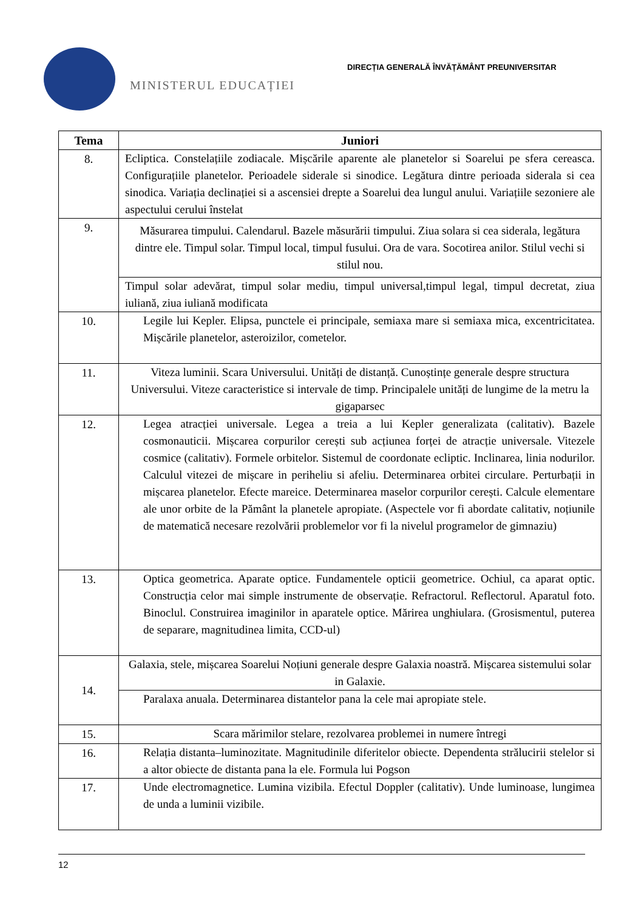MINISTERUL EDUCAȚIEI
DIRECȚIA GENERALĂ ÎNVĂȚĂMÂNT PREUNIVERSITAR
| Tema | Juniori |
| --- | --- |
| 8. | Ecliptica. Constelațiile zodiacale. Mișcările aparente ale planetelor si Soarelui pe sfera cereasca. Configurațiile planetelor. Perioadele siderale si sinodice. Legătura dintre perioada siderala si cea sinodica. Variația declinației si a ascensiei drepte a Soarelui dea lungul anului. Variațiile sezoniere ale aspectului cerului înstelat |
| 9. | Măsurarea timpului. Calendarul. Bazele măsurării timpului. Ziua solara si cea siderala, legătura dintre ele. Timpul solar. Timpul local, timpul fusului. Ora de vara. Socotirea anilor. Stilul vechi si stilul nou. |
| | Timpul solar adevărat, timpul solar mediu, timpul universal,timpul legal, timpul decretat, ziua iuliană, ziua iuliană modificata |
| 10. | Legile lui Kepler. Elipsa, punctele ei principale, semiaxa mare si semiaxa mica, excentricitatea. Mișcările planetelor, asteroizilor, cometelor. |
| 11. | Viteza luminii. Scara Universului. Unități de distanță. Cunoștințe generale despre structura Universului. Viteze caracteristice si intervale de timp. Principalele unități de lungime de la metru la gigaparsec |
| 12. | Legea atracției universale. Legea a treia a lui Kepler generalizata (calitativ). Bazele cosmonauticii. Mișcarea corpurilor cerești sub acțiunea forței de atracție universale. Vitezele cosmice (calitativ). Formele orbitelor. Sistemul de coordonate ecliptic. Inclinarea, linia nodurilor. Calculul vitezei de mișcare in periheliu si afeliu. Determinarea orbitei circulare. Perturbații in mișcarea planetelor. Efecte mareice. Determinarea maselor corpurilor cerești. Calcule elementare ale unor orbite de la Pământ la planetele apropiate. (Aspectele vor fi abordate calitativ, noțiunile de matematică necesare rezolvării problemelor vor fi la nivelul programelor de gimnaziu) |
| 13. | Optica geometrica. Aparate optice. Fundamentele opticii geometrice. Ochiul, ca aparat optic. Construcția celor mai simple instrumente de observație. Refractorul. Reflectorul. Aparatul foto. Binoclul. Construirea imaginilor in aparatele optice. Mărirea unghiulara. (Grosismentul, puterea de separare, magnitudinea limita, CCD-ul) |
| 14. | Galaxia, stele, mișcarea Soarelui Noțiuni generale despre Galaxia noastră. Mișcarea sistemului solar in Galaxie. |
| | Paralaxa anuala. Determinarea distantelor pana la cele mai apropiate stele. |
| 15. | Scara mărimilor stelare, rezolvarea problemei in numere întregi |
| 16. | Relația distanta–luminozitate. Magnitudinile diferitelor obiecte. Dependenta strălucirii stelelor si a altor obiecte de distanta pana la ele. Formula lui Pogson |
| 17. | Unde electromagnetice. Lumina vizibila. Efectul Doppler (calitativ). Unde luminoase, lungimea de unda a luminii vizibile. |
12